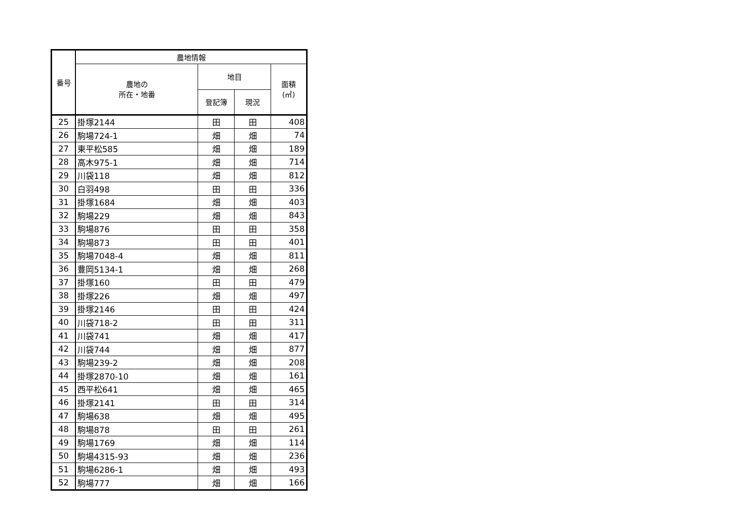| 番号 | 農地情報 | | | |
| --- | --- | --- | --- | --- |
| | 農地の 所在・地番 | 地目 | | 面積 (㎡) |
| | | 登記簿 | 現況 | |
| 25 | 掛塚2144 | 田 | 田 | 408 |
| 26 | 駒場724-1 | 畑 | 畑 | 74 |
| 27 | 東平松585 | 畑 | 畑 | 189 |
| 28 | 高木975-1 | 畑 | 畑 | 714 |
| 29 | 川袋118 | 畑 | 畑 | 812 |
| 30 | 白羽498 | 田 | 田 | 336 |
| 31 | 掛塚1684 | 畑 | 畑 | 403 |
| 32 | 駒場229 | 畑 | 畑 | 843 |
| 33 | 駒場876 | 田 | 田 | 358 |
| 34 | 駒場873 | 田 | 田 | 401 |
| 35 | 駒場7048-4 | 畑 | 畑 | 811 |
| 36 | 豊岡5134-1 | 畑 | 畑 | 268 |
| 37 | 掛塚160 | 田 | 田 | 479 |
| 38 | 掛塚226 | 畑 | 畑 | 497 |
| 39 | 掛塚2146 | 田 | 田 | 424 |
| 40 | 川袋718-2 | 田 | 田 | 311 |
| 41 | 川袋741 | 畑 | 畑 | 417 |
| 42 | 川袋744 | 畑 | 畑 | 877 |
| 43 | 駒場239-2 | 畑 | 畑 | 208 |
| 44 | 掛塚2870-10 | 畑 | 畑 | 161 |
| 45 | 西平松641 | 畑 | 畑 | 465 |
| 46 | 掛塚2141 | 田 | 田 | 314 |
| 47 | 駒場638 | 畑 | 畑 | 495 |
| 48 | 駒場878 | 田 | 田 | 261 |
| 49 | 駒場1769 | 畑 | 畑 | 114 |
| 50 | 駒場4315-93 | 畑 | 畑 | 236 |
| 51 | 駒場6286-1 | 畑 | 畑 | 493 |
| 52 | 駒場777 | 畑 | 畑 | 166 |